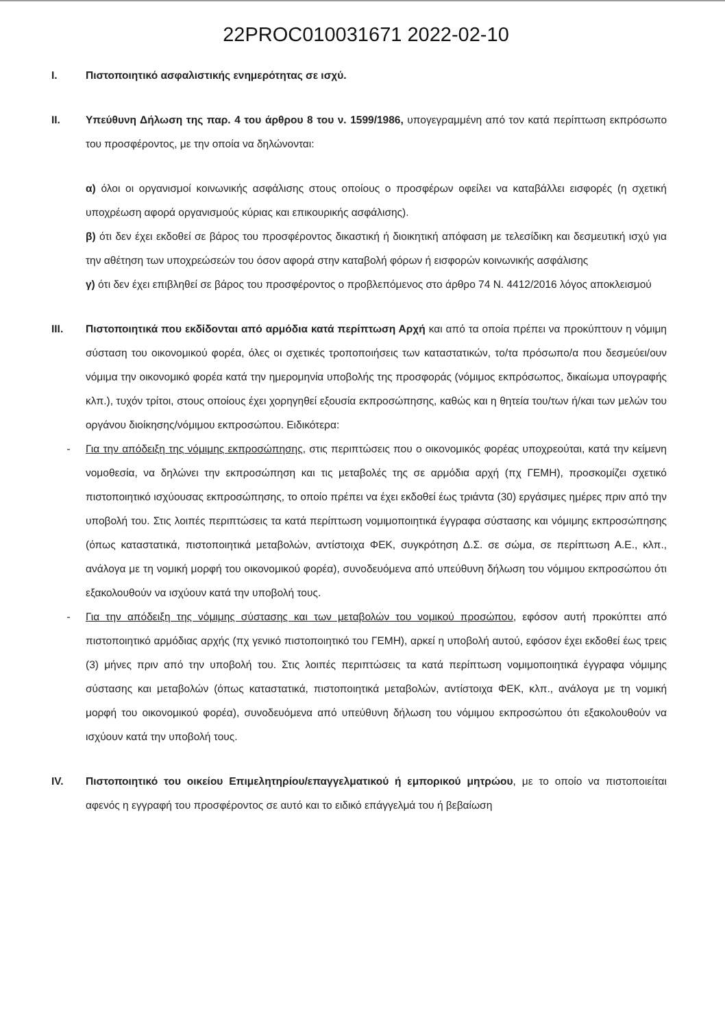22PROC010031671 2022-02-10
I. Πιστοποιητικό ασφαλιστικής ενημερότητας σε ισχύ.
II. Υπεύθυνη Δήλωση της παρ. 4 του άρθρου 8 του ν. 1599/1986, υπογεγραμμένη από τον κατά περίπτωση εκπρόσωπο του προσφέροντος, με την οποία να δηλώνονται:
α) όλοι οι οργανισμοί κοινωνικής ασφάλισης στους οποίους ο προσφέρων οφείλει να καταβάλλει εισφορές (η σχετική υποχρέωση αφορά οργανισμούς κύριας και επικουρικής ασφάλισης).
β) ότι δεν έχει εκδοθεί σε βάρος του προσφέροντος δικαστική ή διοικητική απόφαση με τελεσίδικη και δεσμευτική ισχύ για την αθέτηση των υποχρεώσεών του όσον αφορά στην καταβολή φόρων ή εισφορών κοινωνικής ασφάλισης
γ) ότι δεν έχει επιβληθεί σε βάρος του προσφέροντος ο προβλεπόμενος στο άρθρο 74 Ν. 4412/2016 λόγος αποκλεισμού
III. Πιστοποιητικά που εκδίδονται από αρμόδια κατά περίπτωση Αρχή και από τα οποία πρέπει να προκύπτουν η νόμιμη σύσταση του οικονομικού φορέα, όλες οι σχετικές τροποποιήσεις των καταστατικών, το/τα πρόσωπο/α που δεσμεύει/ουν νόμιμα την οικονομικό φορέα κατά την ημερομηνία υποβολής της προσφοράς (νόμιμος εκπρόσωπος, δικαίωμα υπογραφής κλπ.), τυχόν τρίτοι, στους οποίους έχει χορηγηθεί εξουσία εκπροσώπησης, καθώς και η θητεία του/των ή/και των μελών του οργάνου διοίκησης/νόμιμου εκπροσώπου. Ειδικότερα:
- Για την απόδειξη της νόμιμης εκπροσώπησης, στις περιπτώσεις που ο οικονομικός φορέας υποχρεούται, κατά την κείμενη νομοθεσία, να δηλώνει την εκπροσώπηση και τις μεταβολές της σε αρμόδια αρχή (πχ ΓΕΜΗ), προσκομίζει σχετικό πιστοποιητικό ισχύουσας εκπροσώπησης, το οποίο πρέπει να έχει εκδοθεί έως τριάντα (30) εργάσιμες ημέρες πριν από την υποβολή του. Στις λοιπές περιπτώσεις τα κατά περίπτωση νομιμοποιητικά έγγραφα σύστασης και νόμιμης εκπροσώπησης (όπως καταστατικά, πιστοποιητικά μεταβολών, αντίστοιχα ΦΕΚ, συγκρότηση Δ.Σ. σε σώμα, σε περίπτωση Α.Ε., κλπ., ανάλογα με τη νομική μορφή του οικονομικού φορέα), συνοδευόμενα από υπεύθυνη δήλωση του νόμιμου εκπροσώπου ότι εξακολουθούν να ισχύουν κατά την υποβολή τους.
- Για την απόδειξη της νόμιμης σύστασης και των μεταβολών του νομικού προσώπου, εφόσον αυτή προκύπτει από πιστοποιητικό αρμόδιας αρχής (πχ γενικό πιστοποιητικό του ΓΕΜΗ), αρκεί η υποβολή αυτού, εφόσον έχει εκδοθεί έως τρεις (3) μήνες πριν από την υποβολή του. Στις λοιπές περιπτώσεις τα κατά περίπτωση νομιμοποιητικά έγγραφα νόμιμης σύστασης και μεταβολών (όπως καταστατικά, πιστοποιητικά μεταβολών, αντίστοιχα ΦΕΚ, κλπ., ανάλογα με τη νομική μορφή του οικονομικού φορέα), συνοδευόμενα από υπεύθυνη δήλωση του νόμιμου εκπροσώπου ότι εξακολουθούν να ισχύουν κατά την υποβολή τους.
IV. Πιστοποιητικό του οικείου Επιμελητηρίου/επαγγελματικού ή εμπορικού μητρώου, με το οποίο να πιστοποιείται αφενός η εγγραφή του προσφέροντος σε αυτό και το ειδικό επάγγελμά του ή βεβαίωση